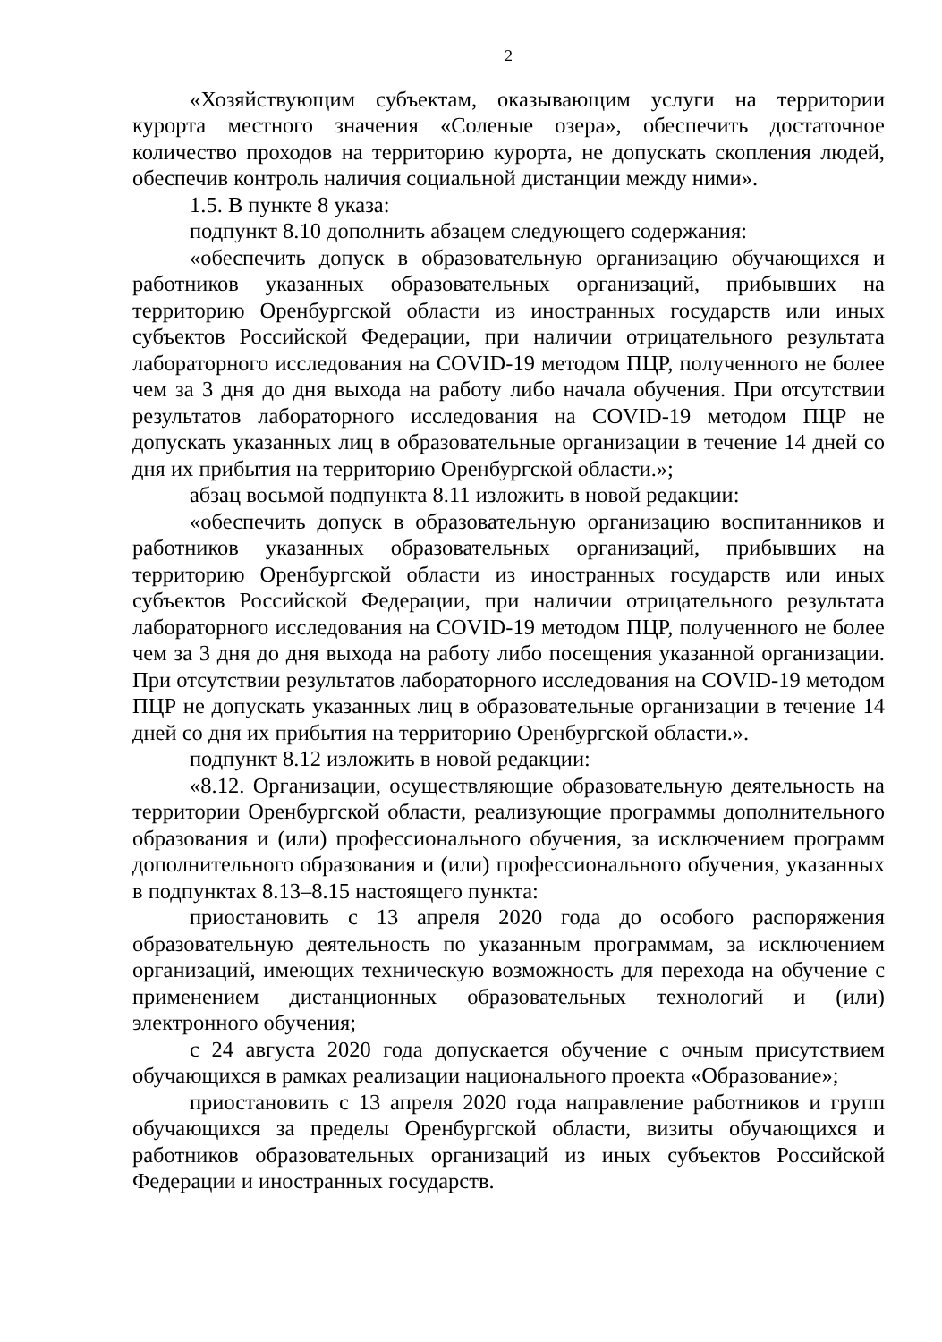2
«Хозяйствующим субъектам, оказывающим услуги на территории курорта местного значения «Соленые озера», обеспечить достаточное количество проходов на территорию курорта, не допускать скопления людей, обеспечив контроль наличия социальной дистанции между ними».
1.5. В пункте 8 указа:
подпункт 8.10 дополнить абзацем следующего содержания:
«обеспечить допуск в образовательную организацию обучающихся и работников указанных образовательных организаций, прибывших на территорию Оренбургской области из иностранных государств или иных субъектов Российской Федерации, при наличии отрицательного результата лабораторного исследования на COVID-19 методом ПЦР, полученного не более чем за 3 дня до дня выхода на работу либо начала обучения. При отсутствии результатов лабораторного исследования на COVID-19 методом ПЦР не допускать указанных лиц в образовательные организации в течение 14 дней со дня их прибытия на территорию Оренбургской области.»;
абзац восьмой подпункта 8.11 изложить в новой редакции:
«обеспечить допуск в образовательную организацию воспитанников и работников указанных образовательных организаций, прибывших на территорию Оренбургской области из иностранных государств или иных субъектов Российской Федерации, при наличии отрицательного результата лабораторного исследования на COVID-19 методом ПЦР, полученного не более чем за 3 дня до дня выхода на работу либо посещения указанной организации. При отсутствии результатов лабораторного исследования на COVID-19 методом ПЦР не допускать указанных лиц в образовательные организации в течение 14 дней со дня их прибытия на территорию Оренбургской области.».
подпункт 8.12 изложить в новой редакции:
«8.12. Организации, осуществляющие образовательную деятельность на территории Оренбургской области, реализующие программы дополнительного образования и (или) профессионального обучения, за исключением программ дополнительного образования и (или) профессионального обучения, указанных в подпунктах 8.13–8.15 настоящего пункта:
приостановить с 13 апреля 2020 года до особого распоряжения образовательную деятельность по указанным программам, за исключением организаций, имеющих техническую возможность для перехода на обучение с применением дистанционных образовательных технологий и (или) электронного обучения;
с 24 августа 2020 года допускается обучение с очным присутствием обучающихся в рамках реализации национального проекта «Образование»;
приостановить с 13 апреля 2020 года направление работников и групп обучающихся за пределы Оренбургской области, визиты обучающихся и работников образовательных организаций из иных субъектов Российской Федерации и иностранных государств.